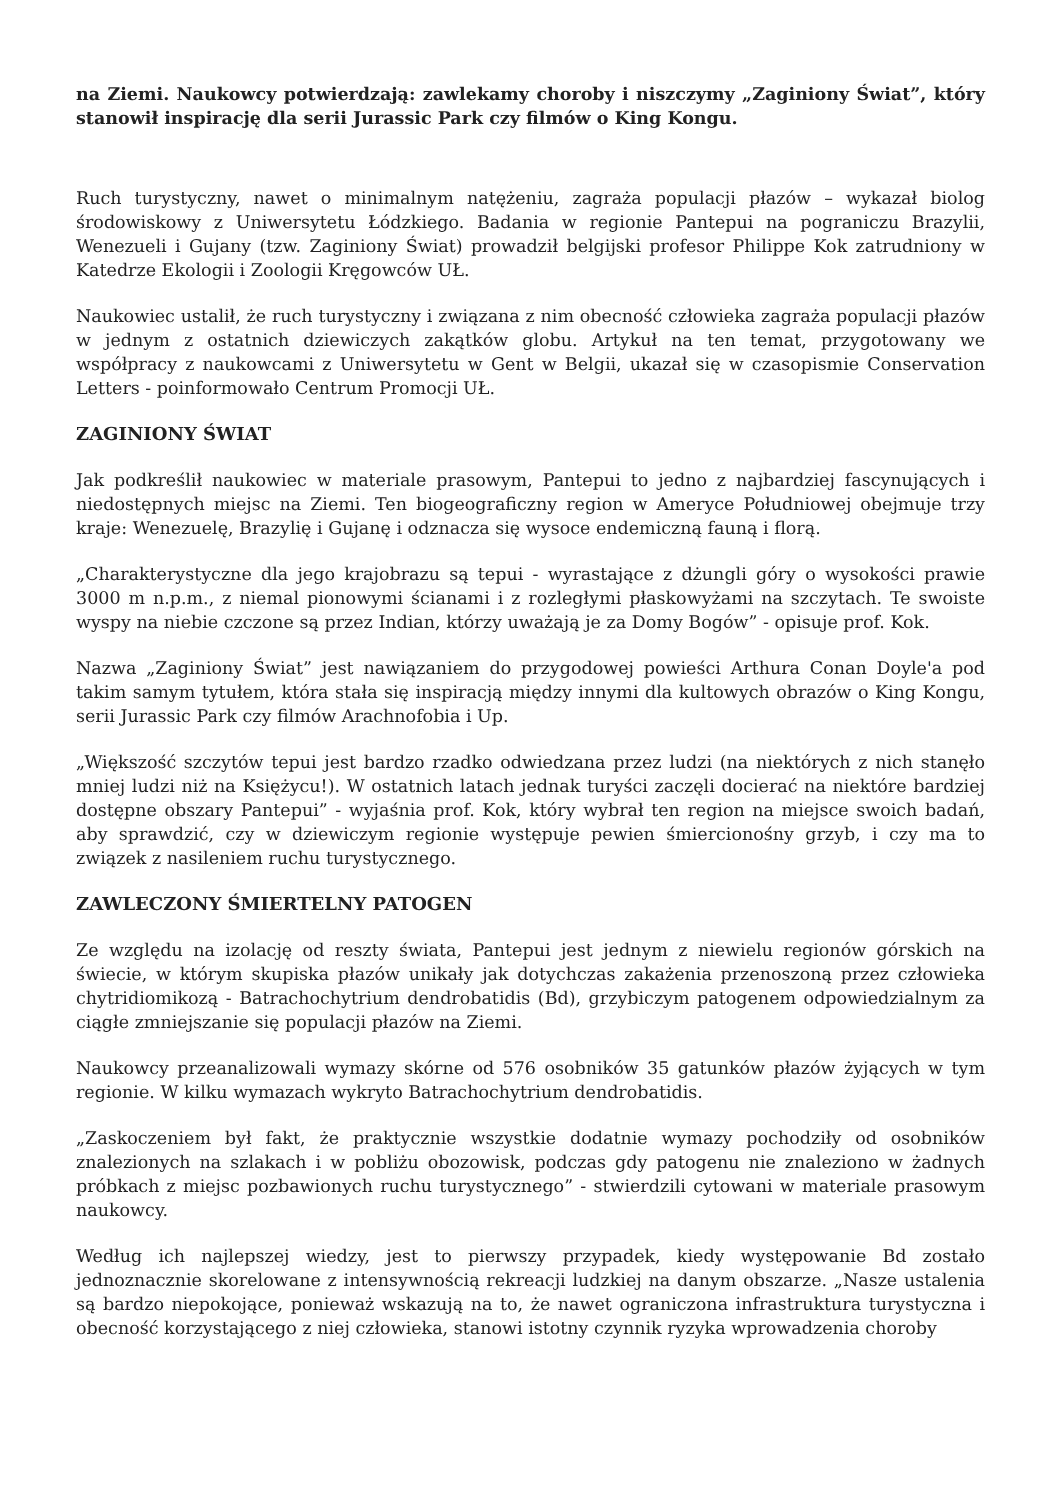na Ziemi. Naukowcy potwierdzają: zawlekamy choroby i niszczymy „Zaginiony Świat”, który stanowił inspirację dla serii Jurassic Park czy filmów o King Kongu.
Ruch turystyczny, nawet o minimalnym natężeniu, zagraża populacji płazów – wykazał biolog środowiskowy z Uniwersytetu Łódzkiego. Badania w regionie Pantepui na pograniczu Brazylii, Wenezueli i Gujany (tzw. Zaginiony Świat) prowadził belgijski profesor Philippe Kok zatrudniony w Katedrze Ekologii i Zoologii Kręgowców UŁ.
Naukowiec ustalił, że ruch turystyczny i związana z nim obecność człowieka zagraża populacji płazów w jednym z ostatnich dziewiczych zakątków globu. Artykuł na ten temat, przygotowany we współpracy z naukowcami z Uniwersytetu w Gent w Belgii, ukazał się w czasopismie Conservation Letters - poinformowało Centrum Promocji UŁ.
ZAGINIONY ŚWIAT
Jak podkreślił naukowiec w materiale prasowym, Pantepui to jedno z najbardziej fascynujących i niedostępnych miejsc na Ziemi. Ten biogeograficzny region w Ameryce Południowej obejmuje trzy kraje: Wenezuelę, Brazylię i Gujanę i odznacza się wysoce endemiczną fauną i florą.
„Charakterystyczne dla jego krajobrazu są tepui - wyrastające z dżungli góry o wysokości prawie 3000 m n.p.m., z niemal pionowymi ścianami i z rozległymi płaskowyżami na szczytach. Te swoiste wyspy na niebie czczone są przez Indian, którzy uważają je za Domy Bogów” - opisuje prof. Kok.
Nazwa „Zaginiony Świat” jest nawiązaniem do przygodowej powieści Arthura Conan Doyle'a pod takim samym tytułem, która stała się inspiracją między innymi dla kultowych obrazów o King Kongu, serii Jurassic Park czy filmów Arachnofobia i Up.
„Większość szczytów tepui jest bardzo rzadko odwiedzana przez ludzi (na niektórych z nich stanęło mniej ludzi niż na Księżycu!). W ostatnich latach jednak turyści zaczęli docierać na niektóre bardziej dostępne obszary Pantepui” - wyjaśnia prof. Kok, który wybrał ten region na miejsce swoich badań, aby sprawdzić, czy w dziewiczym regionie występuje pewien śmiercionośny grzyb, i czy ma to związek z nasileniem ruchu turystycznego.
ZAWLECZONY ŚMIERTELNY PATOGEN
Ze względu na izolację od reszty świata, Pantepui jest jednym z niewielu regionów górskich na świecie, w którym skupiska płazów unikały jak dotychczas zakażenia przenoszoną przez człowieka chytridiomikozą - Batrachochytrium dendrobatidis (Bd), grzybiczym patogenem odpowiedzialnym za ciągłe zmniejszanie się populacji płazów na Ziemi.
Naukowcy przeanalizowali wymazy skórne od 576 osobników 35 gatunków płazów żyjących w tym regionie. W kilku wymazach wykryto Batrachochytrium dendrobatidis.
„Zaskoczeniem był fakt, że praktycznie wszystkie dodatnie wymazy pochodziły od osobników znalezionych na szlakach i w pobliżu obozowisk, podczas gdy patogenu nie znaleziono w żadnych próbkach z miejsc pozbawionych ruchu turystycznego” - stwierdzili cytowani w materiale prasowym naukowcy.
Według ich najlepszej wiedzy, jest to pierwszy przypadek, kiedy występowanie Bd zostało jednoznacznie skorelowane z intensywnością rekreacji ludzkiej na danym obszarze. „Nasze ustalenia są bardzo niepokojące, ponieważ wskazują na to, że nawet ograniczona infrastruktura turystyczna i obecność korzystającego z niej człowieka, stanowi istotny czynnik ryzyka wprowadzenia choroby